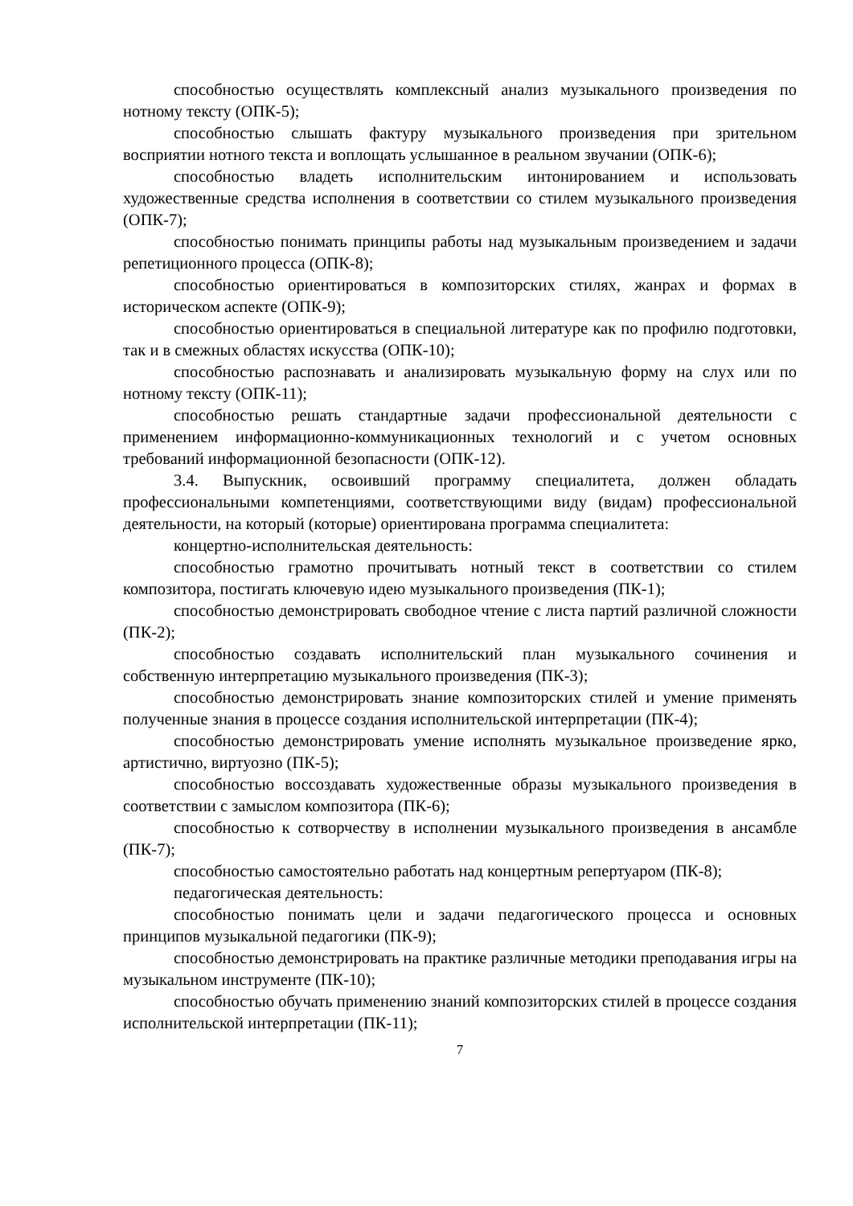способностью осуществлять комплексный анализ музыкального произведения по нотному тексту (ОПК-5);
способностью слышать фактуру музыкального произведения при зрительном восприятии нотного текста и воплощать услышанное в реальном звучании (ОПК-6);
способностью владеть исполнительским интонированием и использовать художественные средства исполнения в соответствии со стилем музыкального произведения (ОПК-7);
способностью понимать принципы работы над музыкальным произведением и задачи репетиционного процесса (ОПК-8);
способностью ориентироваться в композиторских стилях, жанрах и формах в историческом аспекте (ОПК-9);
способностью ориентироваться в специальной литературе как по профилю подготовки, так и в смежных областях искусства (ОПК-10);
способностью распознавать и анализировать музыкальную форму на слух или по нотному тексту (ОПК-11);
способностью решать стандартные задачи профессиональной деятельности с применением информационно-коммуникационных технологий и с учетом основных требований информационной безопасности (ОПК-12).
3.4. Выпускник, освоивший программу специалитета, должен обладать профессиональными компетенциями, соответствующими виду (видам) профессиональной деятельности, на который (которые) ориентирована программа специалитета:
концертно-исполнительская деятельность:
способностью грамотно прочитывать нотный текст в соответствии со стилем композитора, постигать ключевую идею музыкального произведения (ПК-1);
способностью демонстрировать свободное чтение с листа партий различной сложности (ПК-2);
способностью создавать исполнительский план музыкального сочинения и собственную интерпретацию музыкального произведения (ПК-3);
способностью демонстрировать знание композиторских стилей и умение применять полученные знания в процессе создания исполнительской интерпретации (ПК-4);
способностью демонстрировать умение исполнять музыкальное произведение ярко, артистично, виртуозно (ПК-5);
способностью воссоздавать художественные образы музыкального произведения в соответствии с замыслом композитора (ПК-6);
способностью к сотворчеству в исполнении музыкального произведения в ансамбле (ПК-7);
способностью самостоятельно работать над концертным репертуаром (ПК-8);
педагогическая деятельность:
способностью понимать цели и задачи педагогического процесса и основных принципов музыкальной педагогики (ПК-9);
способностью демонстрировать на практике различные методики преподавания игры на музыкальном инструменте (ПК-10);
способностью обучать применению знаний композиторских стилей в процессе создания исполнительской интерпретации (ПК-11);
7